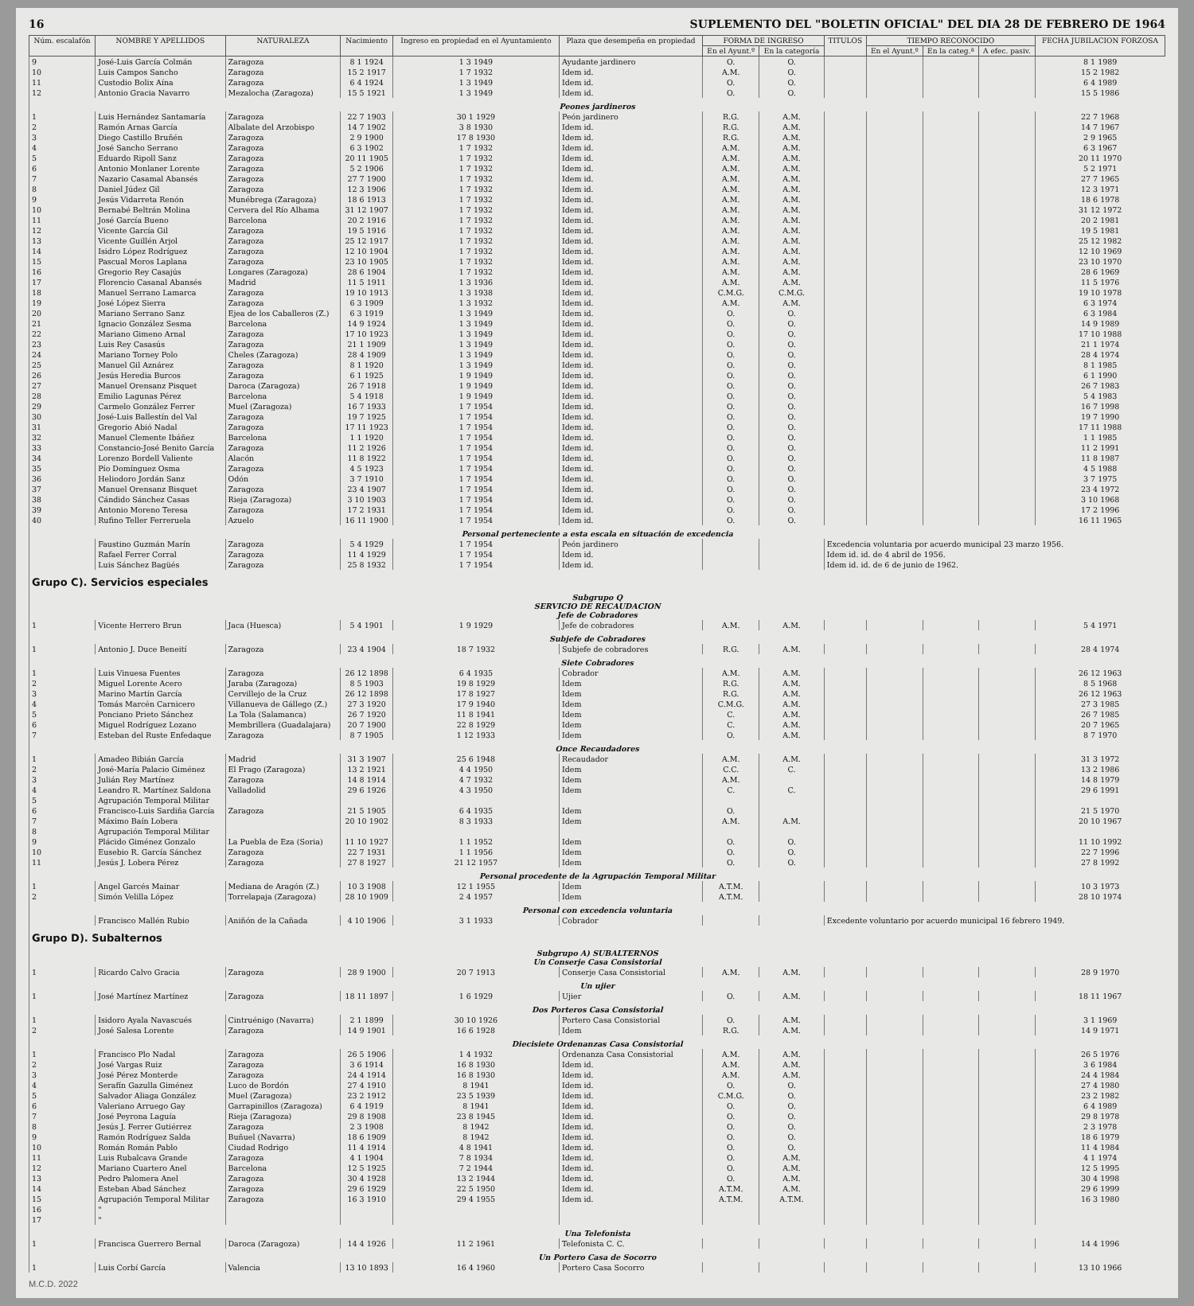16 SUPLEMENTO DEL "BOLETIN OFICIAL" DEL DIA 28 DE FEBRERO DE 1964
| Núm. escalafón | NOMBRE Y APELLIDOS | NATURALEZA | Nacimiento | Ingreso en propiedad en el Ayuntamiento | Plaza que desempeña en propiedad | FORMA DE INGRESO | | TITULOS | TIEMPO RECONOCIDO | | | FECHA JUBILACION FORZOSA |
| --- | --- | --- | --- | --- | --- | --- | --- | --- | --- | --- | --- | --- |
| | | | | | | En el Ayunt.º | En la categoría | | En el Ayunt.º | En la categ.ª | A efec. pasiv. | |
| 9 | José-Luis García Colmán | Zaragoza | 8 1 1924 | 1 3 1949 | Ayudante jardinero | O. | O. | | | | | 8 1 1989 |
| 10 | Luis Campos Sancho | Zaragoza | 15 2 1917 | 1 7 1932 | Idem id. | A.M. | O. | | | | | 15 2 1982 |
| 11 | Custodio Bolix Aína | Zaragoza | 6 4 1924 | 1 3 1949 | Idem id. | O. | O. | | | | | 6 4 1989 |
| 12 | Antonio Gracia Navarro | Mezalocha (Zaragoza) | 15 5 1921 | 1 3 1949 | Idem id. | O. | O. | | | | | 15 5 1986 |
| Peones jardineros | | | | | | | | | | | | |
| 1 | Luis Hernández Santamaría | Zaragoza | 22 7 1903 | 30 1 1929 | Peón jardinero | R.G. | A.M. | | | | | 22 7 1968 |
| 2 | Ramón Arnas García | Albalate del Arzobispo | 14 7 1902 | 3 8 1930 | Idem id. | R.G. | A.M. | | | | | 14 7 1967 |
| 3 | Diego Castillo Bruñén | Zaragoza | 2 9 1900 | 17 8 1930 | Idem id. | R.G. | A.M. | | | | | 2 9 1965 |
| 4 | José Sancho Serrano | Zaragoza | 6 3 1902 | 1 7 1932 | Idem id. | A.M. | A.M. | | | | | 6 3 1967 |
| 5 | Eduardo Ripoll Sanz | Zaragoza | 20 11 1905 | 1 7 1932 | Idem id. | A.M. | A.M. | | | | | 20 11 1970 |
| 6 | Antonio Monlaner Lorente | Zaragoza | 5 2 1906 | 1 7 1932 | Idem id. | A.M. | A.M. | | | | | 5 2 1971 |
| 7 | Nazario Casamal Abansés | Zaragoza | 27 7 1900 | 1 7 1932 | Idem id. | A.M. | A.M. | | | | | 27 7 1965 |
| 8 | Daniel Júdez Gil | Zaragoza | 12 3 1906 | 1 7 1932 | Idem id. | A.M. | A.M. | | | | | 12 3 1971 |
| 9 | Jesús Vidarreta Renón | Munébrega (Zaragoza) | 18 6 1913 | 1 7 1932 | Idem id. | A.M. | A.M. | | | | | 18 6 1978 |
| 10 | Bernabé Beltrán Molina | Cervera del Río Alhama | 31 12 1907 | 1 7 1932 | Idem id. | A.M. | A.M. | | | | | 31 12 1972 |
| 11 | José García Bueno | Barcelona | 20 2 1916 | 1 7 1932 | Idem id. | A.M. | A.M. | | | | | 20 2 1981 |
| 12 | Vicente García Gil | Zaragoza | 19 5 1916 | 1 7 1932 | Idem id. | A.M. | A.M. | | | | | 19 5 1981 |
| 13 | Vicente Guillén Arjol | Zaragoza | 25 12 1917 | 1 7 1932 | Idem id. | A.M. | A.M. | | | | | 25 12 1982 |
| 14 | Isidro López Rodríguez | Zaragoza | 12 10 1904 | 1 7 1932 | Idem id. | A.M. | A.M. | | | | | 12 10 1969 |
| 15 | Pascual Moros Laplana | Zaragoza | 23 10 1905 | 1 7 1932 | Idem id. | A.M. | A.M. | | | | | 23 10 1970 |
| 16 | Gregorio Rey Casajús | Longares (Zaragoza) | 28 6 1904 | 1 7 1932 | Idem id. | A.M. | A.M. | | | | | 28 6 1969 |
| 17 | Florencio Casanal Abansés | Madrid | 11 5 1911 | 1 3 1936 | Idem id. | A.M. | A.M. | | | | | 11 5 1976 |
| 18 | Manuel Serrano Lamarca | Zaragoza | 19 10 1913 | 1 3 1938 | Idem id. | C.M.G. | C.M.G. | | | | | 19 10 1978 |
| 19 | José López Sierra | Zaragoza | 6 3 1909 | 1 3 1932 | Idem id. | A.M. | A.M. | | | | | 6 3 1974 |
| 20 | Mariano Serrano Sanz | Ejea de los Caballeros (Z.) | 6 3 1919 | 1 3 1949 | Idem id. | O. | O. | | | | | 6 3 1984 |
| 21 | Ignacio González Sesma | Barcelona | 14 9 1924 | 1 3 1949 | Idem id. | O. | O. | | | | | 14 9 1989 |
| 22 | Mariano Gimeno Arnal | Zaragoza | 17 10 1923 | 1 3 1949 | Idem id. | O. | O. | | | | | 17 10 1988 |
| 23 | Luis Rey Casasús | Zaragoza | 21 1 1909 | 1 3 1949 | Idem id. | O. | O. | | | | | 21 1 1974 |
| 24 | Mariano Torney Polo | Cheles (Zaragoza) | 28 4 1909 | 1 3 1949 | Idem id. | O. | O. | | | | | 28 4 1974 |
| 25 | Manuel Gil Aznárez | Zaragoza | 8 1 1920 | 1 3 1949 | Idem id. | O. | O. | | | | | 8 1 1985 |
| 26 | Jesús Heredia Burcos | Zaragoza | 6 1 1925 | 1 9 1949 | Idem id. | O. | O. | | | | | 6 1 1990 |
| 27 | Manuel Orensanz Pisquet | Daroca (Zaragoza) | 26 7 1918 | 1 9 1949 | Idem id. | O. | O. | | | | | 26 7 1983 |
| 28 | Emilio Lagunas Pérez | Barcelona | 5 4 1918 | 1 9 1949 | Idem id. | O. | O. | | | | | 5 4 1983 |
| 29 | Carmelo González Ferrer | Muel (Zaragoza) | 16 7 1933 | 1 7 1954 | Idem id. | O. | O. | | | | | 16 7 1998 |
| 30 | José-Luis Ballestín del Val | Zaragoza | 19 7 1925 | 1 7 1954 | Idem id. | O. | O. | | | | | 19 7 1990 |
| 31 | Gregorio Abió Nadal | Zaragoza | 17 11 1923 | 1 7 1954 | Idem id. | O. | O. | | | | | 17 11 1988 |
| 32 | Manuel Clemente Ibáñez | Barcelona | 1 1 1920 | 1 7 1954 | Idem id. | O. | O. | | | | | 1 1 1985 |
| 33 | Constancio-José Benito García | Zaragoza | 11 2 1926 | 1 7 1954 | Idem id. | O. | O. | | | | | 11 2 1991 |
| 34 | Lorenzo Bordell Valiente | Alacón | 11 8 1922 | 1 7 1954 | Idem id. | O. | O. | | | | | 11 8 1987 |
| 35 | Pío Domínguez Osma | Zaragoza | 4 5 1923 | 1 7 1954 | Idem id. | O. | O. | | | | | 4 5 1988 |
| 36 | Heliodoro Jordán Sanz | Odón | 3 7 1910 | 1 7 1954 | Idem id. | O. | O. | | | | | 3 7 1975 |
| 37 | Manuel Orensanz Bisquet | Zaragoza | 23 4 1907 | 1 7 1954 | Idem id. | O. | O. | | | | | 23 4 1972 |
| 38 | Cándido Sánchez Casas | Rieja (Zaragoza) | 3 10 1903 | 1 7 1954 | Idem id. | O. | O. | | | | | 3 10 1968 |
| 39 | Antonio Moreno Teresa | Zaragoza | 17 2 1931 | 1 7 1954 | Idem id. | O. | O. | | | | | 17 2 1996 |
| 40 | Rufino Teller Ferreruela | Azuelo | 16 11 1900 | 1 7 1954 | Idem id. | O. | O. | | | | | 16 11 1965 |
| Personal perteneciente a esta escala en situación de excedencia | | | | | | | | | | | | |
| | Faustino Guzmán Marín | Zaragoza | 5 4 1929 | 1 7 1954 | Peón jardinero | | | Excedencia voluntaria por acuerdo municipal 23 marzo 1956. | | | | |
| | Rafael Ferrer Corral | Zaragoza | 11 4 1929 | 1 7 1954 | Idem id. | | | Idem id. id. de 4 abril de 1956. | | | | |
| | Luis Sánchez Bagüés | Zaragoza | 25 8 1932 | 1 7 1954 | Idem id. | | | Idem id. id. de 6 de junio de 1962. | | | | |
| Grupo C). Servicios especiales | | | | | | | | | | | | |
| Subgrupo Q SERVICIO DE RECAUDACION Jefe de Cobradores | | | | | | | | | | | | |
| 1 | Vicente Herrero Brun | Jaca (Huesca) | 5 4 1901 | 1 9 1929 | Jefe de cobradores | A.M. | A.M. | | | | | 5 4 1971 |
| Subjefe de Cobradores | | | | | | | | | | | | |
| 1 | Antonio J. Duce Beneití | Zaragoza | 23 4 1904 | 18 7 1932 | Subjefe de cobradores | R.G. | A.M. | | | | | 28 4 1974 |
| Siete Cobradores | | | | | | | | | | | | |
| 1 | Luis Vinuesa Fuentes | Zaragoza | 26 12 1898 | 6 4 1935 | Cobrador | A.M. | A.M. | | | | | 26 12 1963 |
| 2 | Miguel Lorente Acero | Jaraba (Zaragoza) | 8 5 1903 | 19 8 1929 | Idem | R.G. | A.M. | | | | | 8 5 1968 |
| 3 | Marino Martín García | Cervillejo de la Cruz | 26 12 1898 | 17 8 1927 | Idem | R.G. | A.M. | | | | | 26 12 1963 |
| 4 | Tomás Marcén Carnicero | Villanueva de Gállego (Z.) | 27 3 1920 | 17 9 1940 | Idem | C.M.G. | A.M. | | | | | 27 3 1985 |
| 5 | Ponciano Prieto Sánchez | La Tola (Salamanca) | 26 7 1920 | 11 8 1941 | Idem | C. | A.M. | | | | | 26 7 1985 |
| 6 | Miguel Rodríguez Lozano | Membrillera (Guadalajara) | 20 7 1900 | 22 8 1929 | Idem | C. | A.M. | | | | | 20 7 1965 |
| 7 | Esteban del Ruste Enfedaque | Zaragoza | 8 7 1905 | 1 12 1933 | Idem | O. | A.M. | | | | | 8 7 1970 |
| Once Recaudadores | | | | | | | | | | | | |
| 1 | Amadeo Bibián García | Madrid | 31 3 1907 | 25 6 1948 | Recaudador | A.M. | A.M. | | | | | 31 3 1972 |
| 2 | José-María Palacio Giménez | El Frago (Zaragoza) | 13 2 1921 | 4 4 1950 | Idem | C.C. | C. | | | | | 13 2 1986 |
| 3 | Julián Rey Martínez | Zaragoza | 14 8 1914 | 4 7 1932 | Idem | A.M. | | | | | | 14 8 1979 |
| 4 | Leandro R. Martínez Saldona | Valladolid | 29 6 1926 | 4 3 1950 | Idem | C. | C. | | | | | 29 6 1991 |
| 5 | Agrupación Temporal Militar | | | | | | | | | | | |
| 6 | Francisco-Luis Sardiña García | Zaragoza | 21 5 1905 | 6 4 1935 | Idem | O. | | | | | | 21 5 1970 |
| 7 | Máximo Baín Lobera | | 20 10 1902 | 8 3 1933 | Idem | A.M. | A.M. | | | | | 20 10 1967 |
| 8 | Agrupación Temporal Militar | | | | | | | | | | | |
| 9 | Plácido Giménez Gonzalo | La Puebla de Eza (Soria) | 11 10 1927 | 1 1 1952 | Idem | O. | O. | | | | | 11 10 1992 |
| 10 | Eusebio R. García Sánchez | Zaragoza | 22 7 1931 | 1 1 1956 | Idem | O. | O. | | | | | 22 7 1996 |
| 11 | Jesús J. Lobera Pérez | Zaragoza | 27 8 1927 | 21 12 1957 | Idem | O. | O. | | | | | 27 8 1992 |
| Personal procedente de la Agrupación Temporal Militar | | | | | | | | | | | | |
| 1 | Angel Garcés Mainar | Mediana de Aragón (Z.) | 10 3 1908 | 12 1 1955 | Idem | A.T.M. | | | | | | 10 3 1973 |
| 2 | Simón Velilla López | Torrelapaja (Zaragoza) | 28 10 1909 | 2 4 1957 | Idem | A.T.M. | | | | | | 28 10 1974 |
| Personal con excedencia voluntaria | | | | | | | | | | | | |
| | Francisco Mallén Rubio | Aniñón de la Cañada | 4 10 1906 | 3 1 1933 | Cobrador | | | Excedente voluntario por acuerdo municipal 16 febrero 1949. | | | | |
| Grupo D). Subalternos | | | | | | | | | | | | |
| Subgrupo A) SUBALTERNOS Un Conserje Casa Consistorial | | | | | | | | | | | | |
| 1 | Ricardo Calvo Gracia | Zaragoza | 28 9 1900 | 20 7 1913 | Conserje Casa Consistorial | A.M. | A.M. | | | | | 28 9 1970 |
| Un ujier | | | | | | | | | | | | |
| 1 | José Martínez Martínez | Zaragoza | 18 11 1897 | 1 6 1929 | Ujier | O. | A.M. | | | | | 18 11 1967 |
| Dos Porteros Casa Consistorial | | | | | | | | | | | | |
| 1 | Isidoro Ayala Navascués | Cintruénigo (Navarra) | 2 1 1899 | 30 10 1926 | Portero Casa Consistorial | O. | A.M. | | | | | 3 1 1969 |
| 2 | José Salesa Lorente | Zaragoza | 14 9 1901 | 16 6 1928 | Idem | R.G. | A.M. | | | | | 14 9 1971 |
| Diecisiete Ordenanzas Casa Consistorial | | | | | | | | | | | | |
| 1 | Francisco Plo Nadal | Zaragoza | 26 5 1906 | 1 4 1932 | Ordenanza Casa Consistorial | A.M. | A.M. | | | | | 26 5 1976 |
| 2 | José Vargas Ruiz | Zaragoza | 3 6 1914 | 16 8 1930 | Idem id. | A.M. | A.M. | | | | | 3 6 1984 |
| 3 | José Pérez Monterde | Zaragoza | 24 4 1914 | 16 8 1930 | Idem id. | A.M. | A.M. | | | | | 24 4 1984 |
| 4 | Serafín Gazulla Giménez | Luco de Bordón | 27 4 1910 | 8 1941 | Idem id. | O. | O. | | | | | 27 4 1980 |
| 5 | Salvador Aliaga González | Muel (Zaragoza) | 23 2 1912 | 23 5 1939 | Idem id. | C.M.G. | O. | | | | | 23 2 1982 |
| 6 | Valeriano Arruego Gay | Garrapinillos (Zaragoza) | 6 4 1919 | 8 1941 | Idem id. | O. | O. | | | | | 6 4 1989 |
| 7 | José Peyrona Laguía | Rieja (Zaragoza) | 29 8 1908 | 23 8 1945 | Idem id. | O. | O. | | | | | 29 8 1978 |
| 8 | Jesús J. Ferrer Gutiérrez | Zaragoza | 2 3 1908 | 8 1942 | Idem id. | O. | O. | | | | | 2 3 1978 |
| 9 | Ramón Rodríguez Salda | Buñuel (Navarra) | 18 6 1909 | 8 1942 | Idem id. | O. | O. | | | | | 18 6 1979 |
| 10 | Román Román Pablo | Ciudad Rodrigo | 11 4 1914 | 4 8 1941 | Idem id. | O. | O. | | | | | 11 4 1984 |
| 11 | Luis Rubalcava Grande | Zaragoza | 4 1 1904 | 7 8 1934 | Idem id. | O. | A.M. | | | | | 4 1 1974 |
| 12 | Mariano Cuartero Anel | Barcelona | 12 5 1925 | 7 2 1944 | Idem id. | O. | A.M. | | | | | 12 5 1995 |
| 13 | Pedro Palomera Anel | Zaragoza | 30 4 1928 | 13 2 1944 | Idem id. | O. | A.M. | | | | | 30 4 1998 |
| 14 | Esteban Abad Sánchez | Zaragoza | 29 6 1929 | 22 5 1950 | Idem id. | A.T.M. | A.M. | | | | | 29 6 1999 |
| 15 | Agrupación Temporal Militar | Zaragoza | 16 3 1910 | 29 4 1955 | Idem id. | A.T.M. | A.T.M. | | | | | 16 3 1980 |
| 16 | " | | | | | | | | | | | |
| 17 | " | | | | | | | | | | | |
| Una Telefonista | | | | | | | | | | | | |
| 1 | Francisca Guerrero Bernal | Daroca (Zaragoza) | 14 4 1926 | 11 2 1961 | Telefonista C. C. | | | | | | | 14 4 1996 |
| Un Portero Casa de Socorro | | | | | | | | | | | | |
| 1 | Luis Corbí García | Valencia | 13 10 1893 | 16 4 1960 | Portero Casa Socorro | | | | | | | 13 10 1966 |
M.C.D. 2022